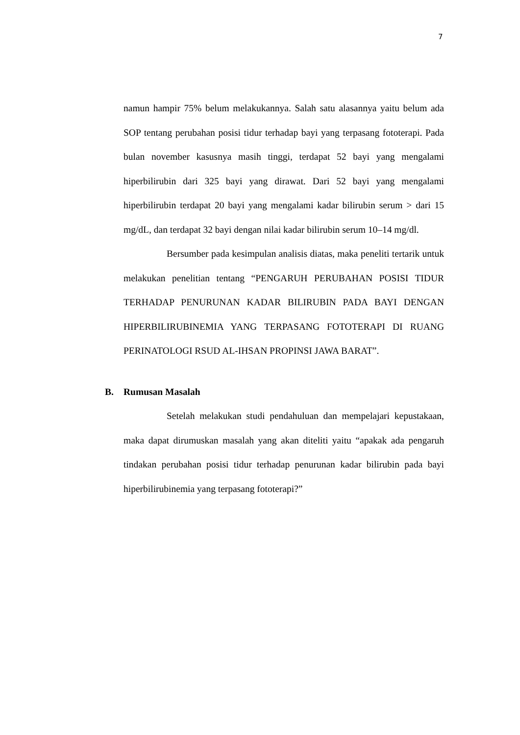7
namun hampir 75% belum melakukannya. Salah satu alasannya yaitu belum ada SOP tentang perubahan posisi tidur terhadap bayi yang terpasang fototerapi. Pada bulan november kasusnya masih tinggi, terdapat 52 bayi yang mengalami hiperbilirubin dari 325 bayi yang dirawat. Dari 52 bayi yang mengalami hiperbilirubin terdapat 20 bayi yang mengalami kadar bilirubin serum > dari 15 mg/dL, dan terdapat 32 bayi dengan nilai kadar bilirubin serum 10–14 mg/dl.
Bersumber pada kesimpulan analisis diatas, maka peneliti tertarik untuk melakukan penelitian tentang “PENGARUH PERUBAHAN POSISI TIDUR TERHADAP PENURUNAN KADAR BILIRUBIN PADA BAYI DENGAN HIPERBILIRUBINEMIA YANG TERPASANG FOTOTERAPI DI RUANG PERINATOLOGI RSUD AL-IHSAN PROPINSI JAWA BARAT”.
B. Rumusan Masalah
Setelah melakukan studi pendahuluan dan mempelajari kepustakaan, maka dapat dirumuskan masalah yang akan diteliti yaitu “apakak ada pengaruh tindakan perubahan posisi tidur terhadap penurunan kadar bilirubin pada bayi hiperbilirubinemia yang terpasang fototerapi?”